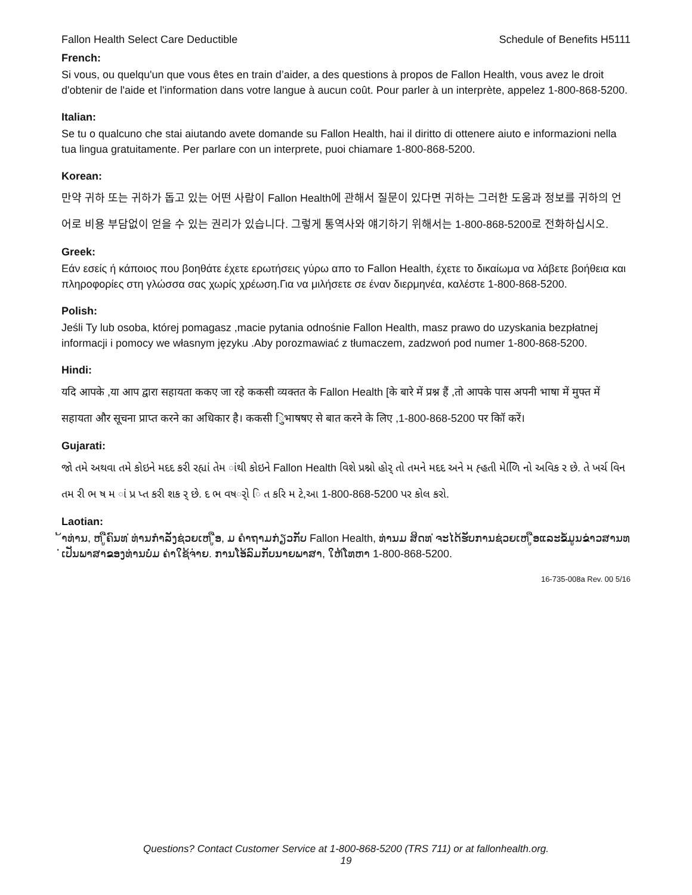Fallon Health Select Care Deductible Schedule of Benefits H5111
French:
Si vous, ou quelqu'un que vous êtes en train d’aider, a des questions à propos de Fallon Health, vous avez le droit d'obtenir de l'aide et l'information dans votre langue à aucun coût. Pour parler à un interprète, appelez 1-800-868-5200.
Italian:
Se tu o qualcuno che stai aiutando avete domande su Fallon Health, hai il diritto di ottenere aiuto e informazioni nella tua lingua gratuitamente. Per parlare con un interprete, puoi chiamare 1-800-868-5200.
Korean:
만약 귀하 또는 귀하가 돕고 있는 어떤 사람이 Fallon Health에 관해서 질문이 있다면 귀하는 그러한 도움과 정보를 귀하의 언어로 비용 부담없이 얻을 수 있는 권리가 있습니다. 그렇게 통역사와 얘기하기 위해서는 1-800-868-5200로 전화하십시오.
Greek:
Εάν εσείς ή κάποιος που βοηθάτε έχετε ερωτήσεις γύρω απο το Fallon Health, έχετε το δικαίωμα να λάβετε βοήθεια και πληροφορίες στη γλώσσα σας χωρίς χρέωση.Για να μιλήσετε σε έναν διερμηνέα, καλέστε 1-800-868-5200.
Polish:
Jeśli Ty lub osoba, której pomagasz ,macie pytania odnośnie Fallon Health, masz prawo do uzyskania bezpłatnej informacji i pomocy we własnym języku .Aby porozmawiać z tłumaczem, zadzwoń pod numer 1-800-868-5200.
Hindi:
यदि आपके ,या आप द्वारा सहायता ककए जा रहे ककसी व्यक्तत के Fallon Health [के बारे में प्रश्न हैं ,तो आपके पास अपनी भाषा में मुफ्त में सहायता और सूचना प्राप्त करने का अधिकार है। ककसी िुभाषषए से बात करने के लिए ,1-800-868-5200 पर कॉि करें।
Gujarati:
જો તમે અથવા તમે કોઇને મદદ કરી રહ્યાં તેમ ાંથી કોઇને Fallon Health વિશે પ્રશ્નો હોર્ તો તમને મદદ અને મ હ્હતી મેળિિ નો અવિક ર છે. તે ખર્ચ વિન તમ રી ભ ષ મ ાં પ્ર પ્ત કરી શક ર્ છે. દ ભ વષર્ો િ ત કરિ મ ટે,આ 1-800-868-5200 પર કોલ કરો.
Laotian:
້າທ່ານ, ຫ ູືຄົນທ ່ທ່ານກໍາລັງຊ່ວຍເຫ ູືອ, ມ ຄໍາຖາມກ່ຽວກັບ Fallon Health, ທ່ານມ ສິດທ ່ຈະໄດ້ຮັບການຊ່ວຍເຫ ູືອແລະຂໍ້ມູນຂ່າວສານທ ່ເປັນພາສາຂອງທ່ານບໍ່ມ ຄ່າໃຊ້ຈ່າຍ. ການໂອ້ລົມກັບນາຍພາສາ, ໃຫ້ໂທຫາ 1-800-868-5200.
16-735-008a Rev. 00 5/16
Questions? Contact Customer Service at 1-800-868-5200 (TRS 711) or at fallonhealth.org.
19